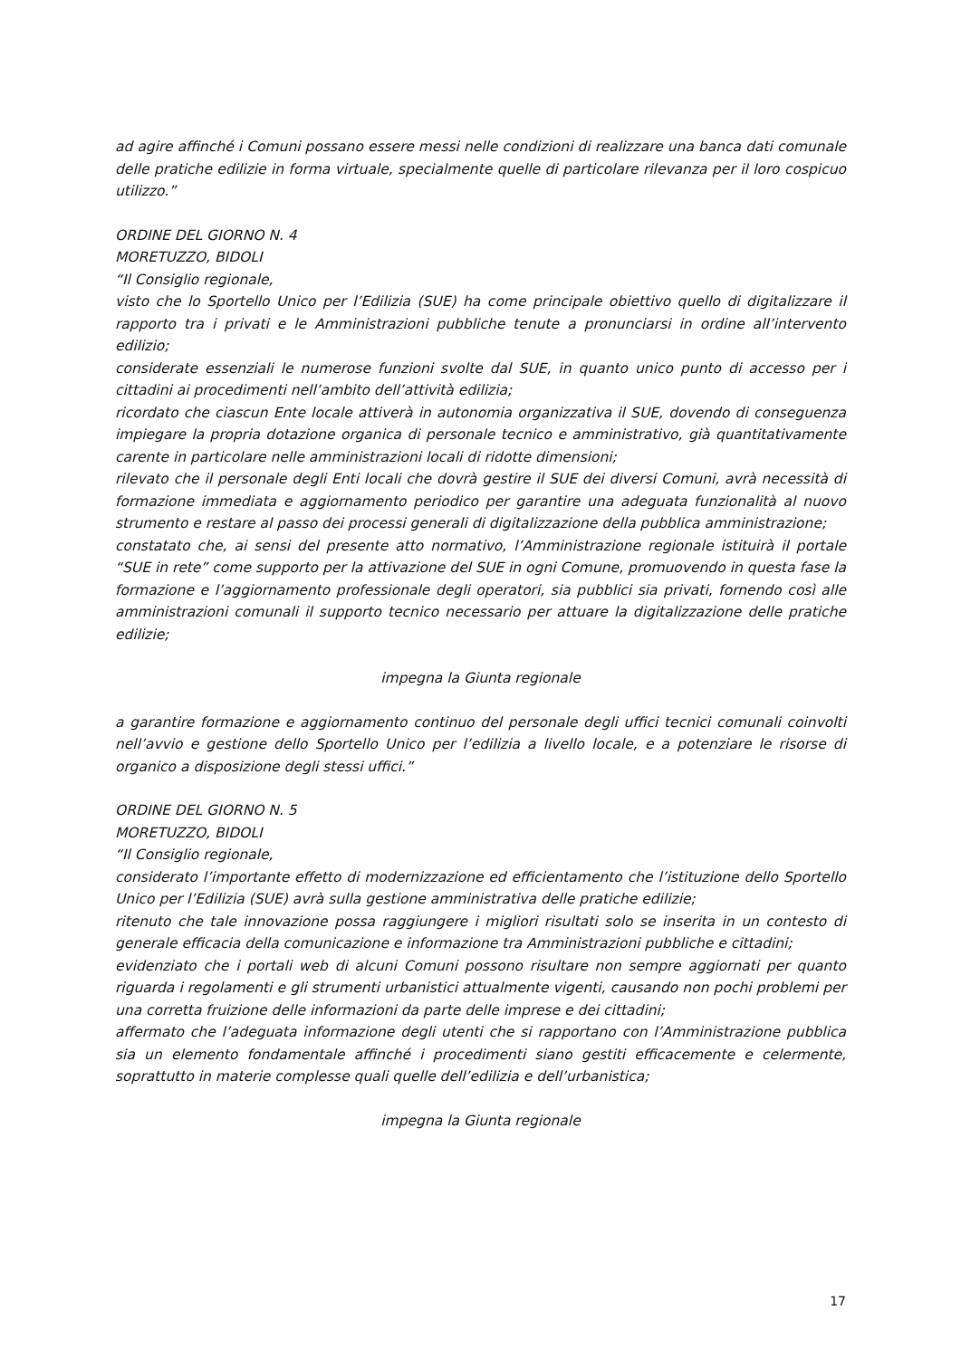ad agire affinché i Comuni possano essere messi nelle condizioni di realizzare una banca dati comunale delle pratiche edilizie in forma virtuale, specialmente quelle di particolare rilevanza per il loro cospicuo utilizzo.”
ORDINE DEL GIORNO N. 4
MORETUZZO, BIDOLI
“Il Consiglio regionale,
visto che lo Sportello Unico per l’Edilizia (SUE) ha come principale obiettivo quello di digitalizzare il rapporto tra i privati e le Amministrazioni pubbliche tenute a pronunciarsi in ordine all’intervento edilizio;
considerate essenziali le numerose funzioni svolte dal SUE, in quanto unico punto di accesso per i cittadini ai procedimenti nell’ambito dell’attività edilizia;
ricordato che ciascun Ente locale attiverà in autonomia organizzativa il SUE, dovendo di conseguenza impiegare la propria dotazione organica di personale tecnico e amministrativo, già quantitativamente carente in particolare nelle amministrazioni locali di ridotte dimensioni;
rilevato che il personale degli Enti locali che dovrà gestire il SUE dei diversi Comuni, avrà necessità di formazione immediata e aggiornamento periodico per garantire una adeguata funzionalità al nuovo strumento e restare al passo dei processi generali di digitalizzazione della pubblica amministrazione;
constatato che, ai sensi del presente atto normativo, l’Amministrazione regionale istituirà il portale “SUE in rete” come supporto per la attivazione del SUE in ogni Comune, promuovendo in questa fase la formazione e l’aggiornamento professionale degli operatori, sia pubblici sia privati, fornendo così alle amministrazioni comunali il supporto tecnico necessario per attuare la digitalizzazione delle pratiche edilizie;
impegna la Giunta regionale
a garantire formazione e aggiornamento continuo del personale degli uffici tecnici comunali coinvolti nell’avvio e gestione dello Sportello Unico per l’edilizia a livello locale, e a potenziare le risorse di organico a disposizione degli stessi uffici.”
ORDINE DEL GIORNO N. 5
MORETUZZO, BIDOLI
“Il Consiglio regionale,
considerato l’importante effetto di modernizzazione ed efficientamento che l’istituzione dello Sportello Unico per l’Edilizia (SUE) avrà sulla gestione amministrativa delle pratiche edilizie;
ritenuto che tale innovazione possa raggiungere i migliori risultati solo se inserita in un contesto di generale efficacia della comunicazione e informazione tra Amministrazioni pubbliche e cittadini;
evidenziato che i portali web di alcuni Comuni possono risultare non sempre aggiornati per quanto riguarda i regolamenti e gli strumenti urbanistici attualmente vigenti, causando non pochi problemi per una corretta fruizione delle informazioni da parte delle imprese e dei cittadini;
affermato che l’adeguata informazione degli utenti che si rapportano con l’Amministrazione pubblica sia un elemento fondamentale affinché i procedimenti siano gestiti efficacemente e celermente, soprattutto in materie complesse quali quelle dell’edilizia e dell’urbanistica;
impegna la Giunta regionale
17